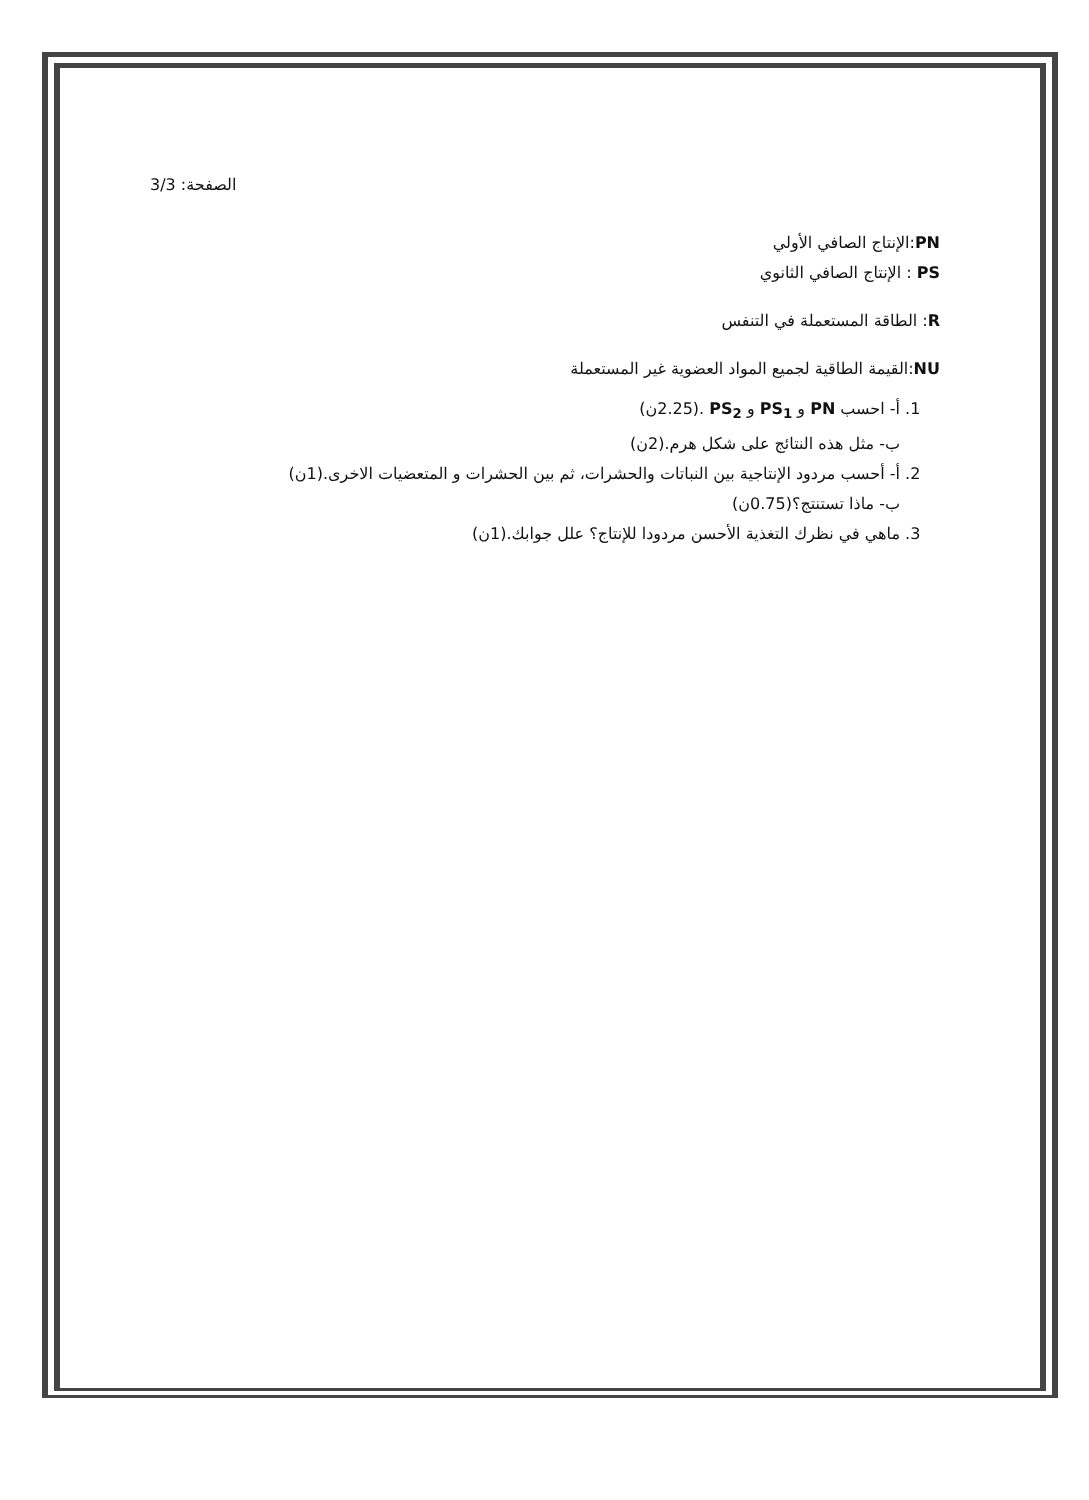الصفحة: 3/3
PN:الإنتاج الصافي الأولي
PS : الإنتاج الصافي الثانوي
R: الطاقة المستعملة في التنفس
NU:القيمة الطاقية لجميع المواد العضوية غير المستعملة
1. أ- احسب PN و PS<sub>1</sub> و PS<sub>2</sub> .(2.25ن)
ب- مثل هذه النتائج على شكل هرم.(2ن)
2. أ- أحسب مردود الإنتاجية بين النباتات والحشرات، ثم بين الحشرات و المتعضيات الاخرى.(1ن)
ب- ماذا تستنتج؟(0.75ن)
3. ماهي في نظرك التغذية الأحسن مردودا للإنتاج؟ علل جوابك.(1ن)